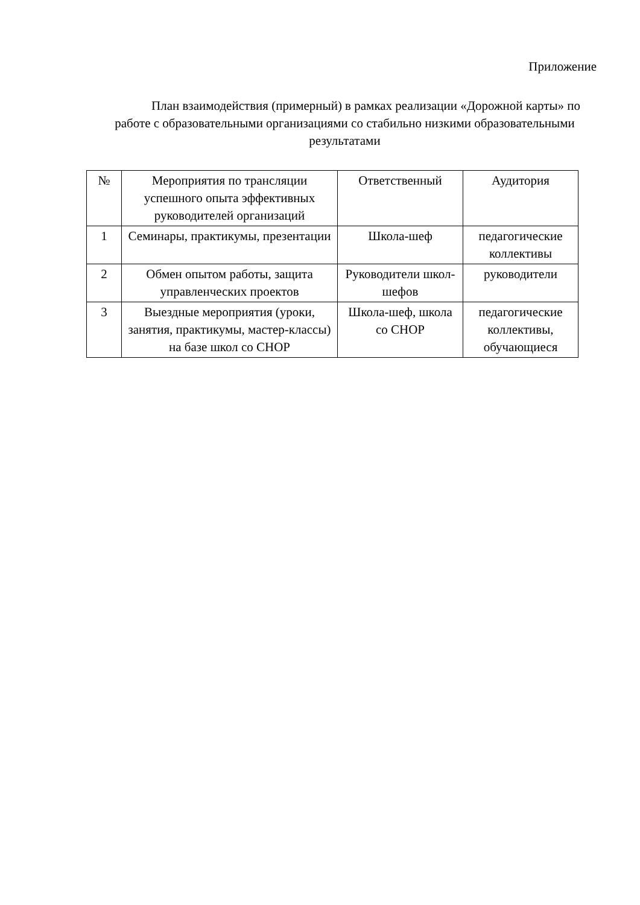Приложение
План взаимодействия (примерный) в рамках реализации «Дорожной карты» по работе с образовательными организациями со стабильно низкими образовательными результатами
| № | Мероприятия по трансляции успешного опыта эффективных руководителей организаций | Ответственный | Аудитория |
| --- | --- | --- | --- |
| 1 | Семинары, практикумы, презентации | Школа-шеф | педагогические коллективы |
| 2 | Обмен опытом работы, защита управленческих проектов | Руководители школ-шефов | руководители |
| 3 | Выездные мероприятия (уроки, занятия, практикумы, мастер-классы) на базе школ со СНОР | Школа-шеф, школа со СНОР | педагогические коллективы, обучающиеся |